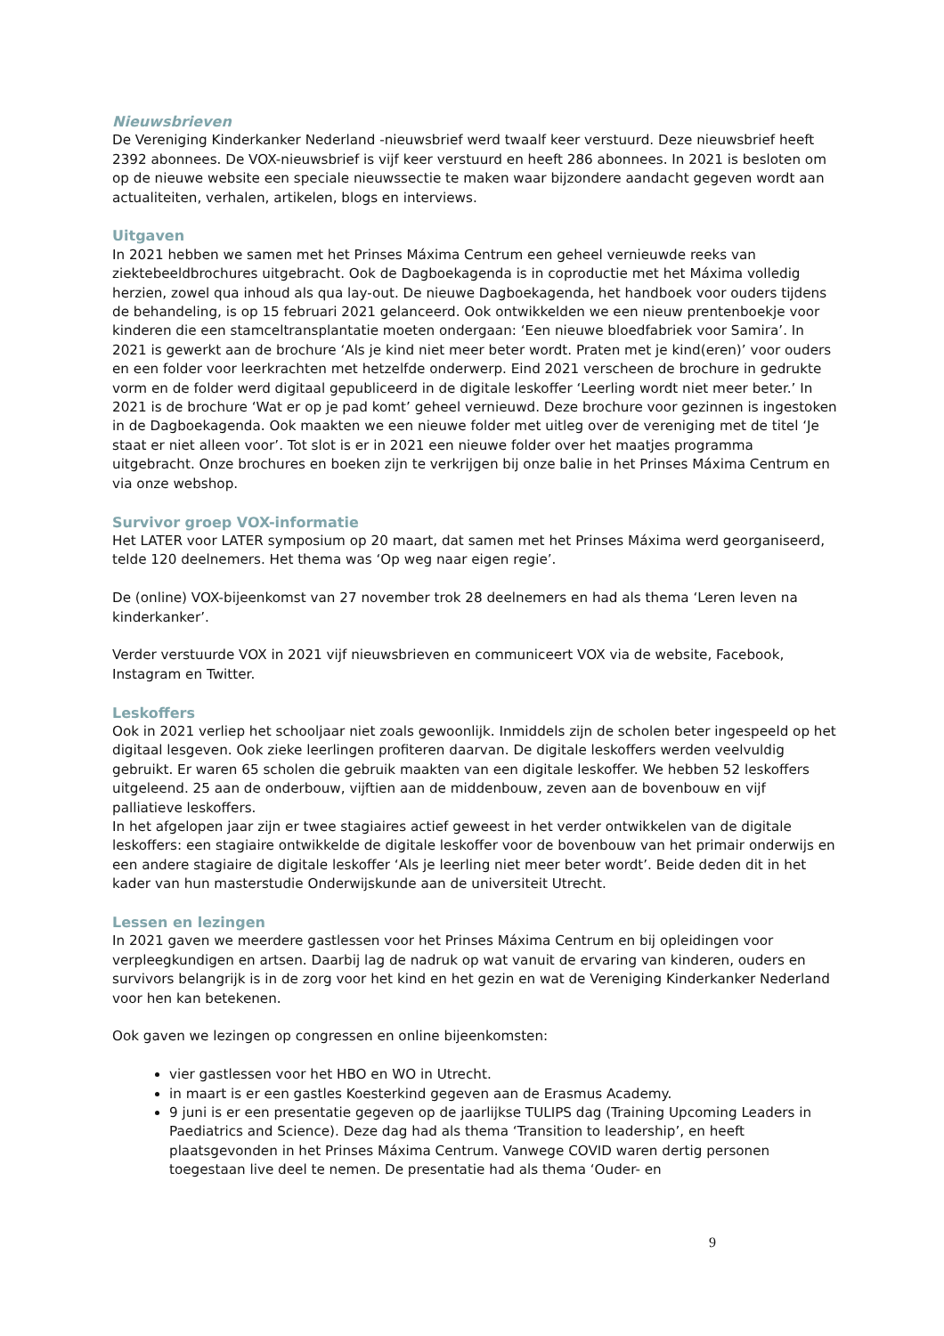Nieuwsbrieven
De Vereniging Kinderkanker Nederland -nieuwsbrief werd twaalf keer verstuurd. Deze nieuwsbrief heeft 2392 abonnees. De VOX-nieuwsbrief is vijf keer verstuurd en heeft 286 abonnees. In 2021 is besloten om op de nieuwe website een speciale nieuwssectie te maken waar bijzondere aandacht gegeven wordt aan actualiteiten, verhalen, artikelen, blogs en interviews.
Uitgaven
In 2021 hebben we samen met het Prinses Máxima Centrum een geheel vernieuwde reeks van ziektebeeldbrochures uitgebracht. Ook de Dagboekagenda is in coproductie met het Máxima volledig herzien, zowel qua inhoud als qua lay-out. De nieuwe Dagboekagenda, het handboek voor ouders tijdens de behandeling, is op 15 februari 2021 gelanceerd. Ook ontwikkelden we een nieuw prentenboekje voor kinderen die een stamceltransplantatie moeten ondergaan: ‘Een nieuwe bloedfabriek voor Samira’. In 2021 is gewerkt aan de brochure ‘Als je kind niet meer beter wordt. Praten met je kind(eren)’ voor ouders en een folder voor leerkrachten met hetzelfde onderwerp. Eind 2021 verscheen de brochure in gedrukte vorm en de folder werd digitaal gepubliceerd in de digitale leskoffer ‘Leerling wordt niet meer beter.’ In 2021 is de brochure ‘Wat er op je pad komt’ geheel vernieuwd. Deze brochure voor gezinnen is ingestoken in de Dagboekagenda. Ook maakten we een nieuwe folder met uitleg over de vereniging met de titel ‘Je staat er niet alleen voor’. Tot slot is er in 2021 een nieuwe folder over het maatjes programma uitgebracht. Onze brochures en boeken zijn te verkrijgen bij onze balie in het Prinses Máxima Centrum en via onze webshop.
Survivor groep VOX-informatie
Het LATER voor LATER symposium op 20 maart, dat samen met het Prinses Máxima werd georganiseerd, telde 120 deelnemers. Het thema was ‘Op weg naar eigen regie’.
De (online) VOX-bijeenkomst van 27 november trok 28 deelnemers en had als thema ‘Leren leven na kinderkanker’.
Verder verstuurde VOX in 2021 vijf nieuwsbrieven en communiceert VOX via de website, Facebook, Instagram en Twitter.
Leskoffers
Ook in 2021 verliep het schooljaar niet zoals gewoonlijk. Inmiddels zijn de scholen beter ingespeeld op het digitaal lesgeven. Ook zieke leerlingen profiteren daarvan. De digitale leskoffers werden veelvuldig gebruikt. Er waren 65 scholen die gebruik maakten van een digitale leskoffer. We hebben 52 leskoffers uitgeleend. 25 aan de onderbouw, vijftien aan de middenbouw, zeven aan de bovenbouw en vijf palliatieve leskoffers.
In het afgelopen jaar zijn er twee stagiaires actief geweest in het verder ontwikkelen van de digitale leskoffers: een stagiaire ontwikkelde de digitale leskoffer voor de bovenbouw van het primair onderwijs en een andere stagiaire de digitale leskoffer ‘Als je leerling niet meer beter wordt’. Beide deden dit in het kader van hun masterstudie Onderwijskunde aan de universiteit Utrecht.
Lessen en lezingen
In 2021 gaven we meerdere gastlessen voor het Prinses Máxima Centrum en bij opleidingen voor verpleegkundigen en artsen. Daarbij lag de nadruk op wat vanuit de ervaring van kinderen, ouders en survivors belangrijk is in de zorg voor het kind en het gezin en wat de Vereniging Kinderkanker Nederland voor hen kan betekenen.
Ook gaven we lezingen op congressen en online bijeenkomsten:
vier gastlessen voor het HBO en WO in Utrecht.
in maart is er een gastles Koesterkind gegeven aan de Erasmus Academy.
9 juni is er een presentatie gegeven op de jaarlijkse TULIPS dag (Training Upcoming Leaders in Paediatrics and Science). Deze dag had als thema ‘Transition to leadership’, en heeft plaatsgevonden in het Prinses Máxima Centrum. Vanwege COVID waren dertig personen toegestaan live deel te nemen. De presentatie had als thema ‘Ouder- en
9